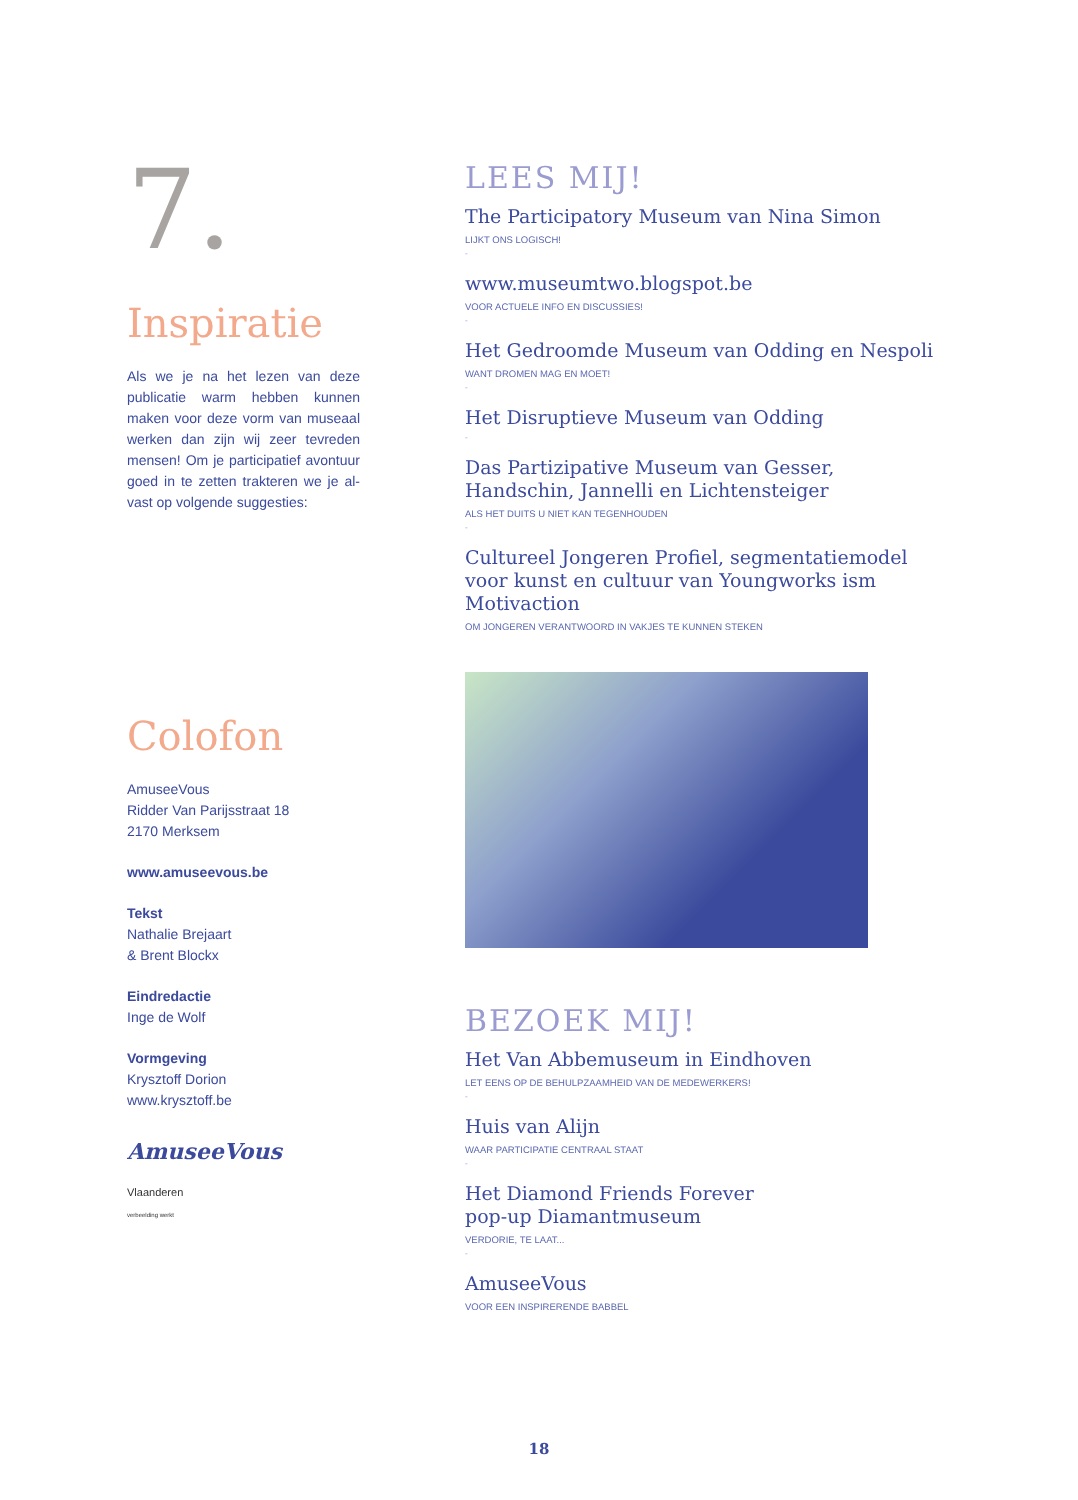7.
Inspiratie
Als we je na het lezen van deze publicatie warm hebben kunnen maken voor deze vorm van museaal werken dan zijn wij zeer tevreden mensen! Om je participatief avontuur goed in te zetten trakteren we je al-vast op volgende suggesties:
Colofon
AmuseeVous
Ridder Van Parijsstraat 18
2170 Merksem
www.amuseevous.be
Tekst
Nathalie Brejaart
& Brent Blockx
Eindredactie
Inge de Wolf
Vormgeving
Krysztoff Dorion
www.krysztoff.be
AmuseeVous
Vlaanderen
verbeelding werkt
LEES MIJ!
The Participatory Museum van Nina Simon
LIJKT ONS LOGISCH!
-
www.museumtwo.blogspot.be
VOOR ACTUELE INFO EN DISCUSSIES!
-
Het Gedroomde Museum van Odding en Nespoli
WANT DROMEN MAG EN MOET!
-
Het Disruptieve Museum van Odding
-
Das Partizipative Museum van Gesser, Handschin, Jannelli en Lichtensteiger
ALS HET DUITS U NIET KAN TEGENHOUDEN
-
Cultureel Jongeren Profiel, segmentatiemodel voor kunst en cultuur van Youngworks ism Motivaction
OM JONGEREN VERANTWOORD IN VAKJES TE KUNNEN STEKEN
BEZOEK MIJ!
Het Van Abbemuseum in Eindhoven
LET EENS OP DE BEHULPZAAMHEID VAN DE MEDEWERKERS!
-
Huis van Alijn
WAAR PARTICIPATIE CENTRAAL STAAT
-
Het Diamond Friends Forever
pop-up Diamantmuseum
VERDORIE, TE LAAT...
-
AmuseeVous
VOOR EEN INSPIRERENDE BABBEL
18